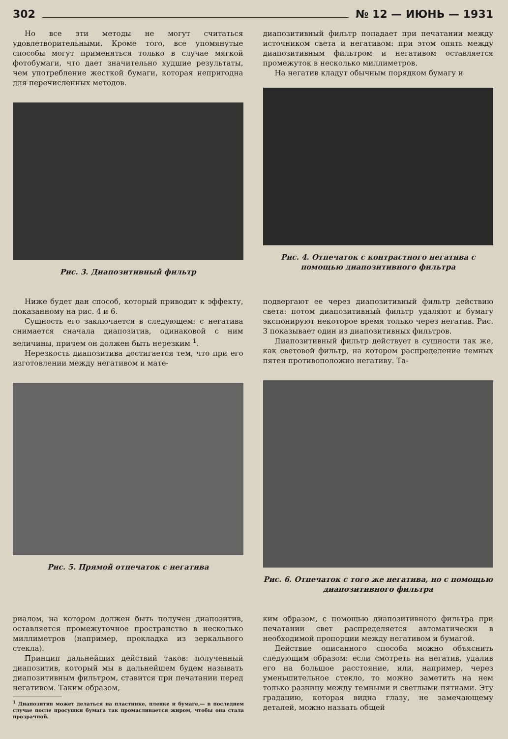302 № 12 — ИЮНЬ — 1931
Но все эти методы не могут считаться удовлетворительными. Кроме того, все упомянутые способы могут применяться только в случае мягкой фотобумаги, что дает значительно худшие результаты, чем употребление жесткой бумаги, которая непригодна для перечисленных методов.
Рис. 3. Диапозитивный фильтр
диапозитивный фильтр попадает при печатании между источником света и негативом: при этом опять между диапозитивным фильтром и негативом оставляется промежуток в несколько миллиметров.
На негатив кладут обычным порядком бумагу и
Рис. 4. Отпечаток с контрастного негатива с помощью диапозитивного фильтра
Ниже будет дан способ, который приводит к эффекту, показанному на рис. 4 и 6.
Сущность его заключается в следующем: с негатива снимается сначала диапозитив, одинаковой с ним величины, причем он должен быть нерезким <sup>1</sup>.
Нерезкость диапозитива достигается тем, что при его изготовлении между негативом и мате-
Рис. 5. Прямой отпечаток с негатива
подвергают ее через диапозитивный фильтр действию света: потом диапозитивный фильтр удаляют и бумагу экспонируют некоторое время только через негатив. Рис. 3 показывает один из диапозитивных фильтров.
Диапозитивный фильтр действует в сущности так же, как световой фильтр, на котором распределение темных пятен противоположно негативу. Та-
Рис. 6. Отпечаток с того же негатива, но с помощью диапозитивного фильтра
риалом, на котором должен быть получен диапозитив, оставляется промежуточное пространство в несколько миллиметров (например, прокладка из зеркального стекла).
Принцип дальнейших действий таков: полученный диапозитив, который мы в дальнейшем будем называть диапозитивным фильтром, ставится при печатании перед негативом. Таким образом,
<sup>1</sup> Диапозитив может делаться на пластинке, пленке и бумаге,— в последнем случае после просушки бумага так промасливается жиром, чтобы она стала прозрачной.
ким образом, с помощью диапозитивного фильтра при печатании свет распределяется автоматически в необходимой пропорции между негативом и бумагой.
Действие описанного способа можно объяснить следующим образом: если смотреть на негатив, удалив его на большое расстояние, или, например, через уменьшительное стекло, то можно заметить на нем только разницу между темными и светлыми пятнами. Эту градацию, которая видна глазу, не замечающему деталей, можно назвать общей